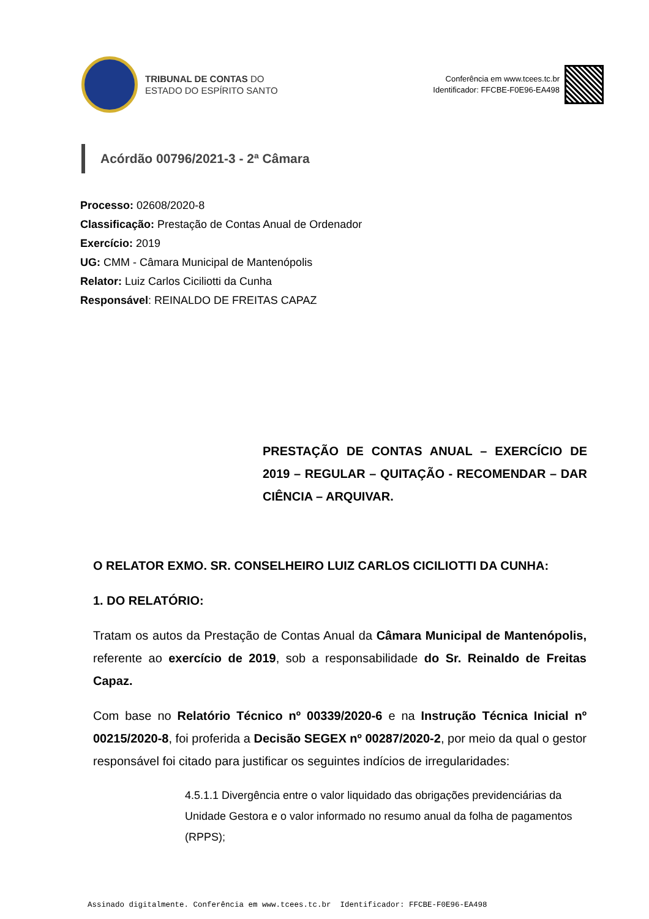TRIBUNAL DE CONTAS DO
ESTADO DO ESPÍRITO SANTO
Conferência em www.tcees.tc.br
Identificador: FFCBE-F0E96-EA498
Acórdão 00796/2021-3 - 2ª Câmara
Processo: 02608/2020-8
Classificação: Prestação de Contas Anual de Ordenador
Exercício: 2019
UG: CMM - Câmara Municipal de Mantenópolis
Relator: Luiz Carlos Ciciliotti da Cunha
Responsável: REINALDO DE FREITAS CAPAZ
PRESTAÇÃO DE CONTAS ANUAL – EXERCÍCIO DE 2019 – REGULAR – QUITAÇÃO - RECOMENDAR – DAR CIÊNCIA – ARQUIVAR.
O RELATOR EXMO. SR. CONSELHEIRO LUIZ CARLOS CICILIOTTI DA CUNHA:
1. DO RELATÓRIO:
Tratam os autos da Prestação de Contas Anual da Câmara Municipal de Mantenópolis, referente ao exercício de 2019, sob a responsabilidade do Sr. Reinaldo de Freitas Capaz.
Com base no Relatório Técnico nº 00339/2020-6 e na Instrução Técnica Inicial nº 00215/2020-8, foi proferida a Decisão SEGEX nº 00287/2020-2, por meio da qual o gestor responsável foi citado para justificar os seguintes indícios de irregularidades:
4.5.1.1 Divergência entre o valor liquidado das obrigações previdenciárias da Unidade Gestora e o valor informado no resumo anual da folha de pagamentos (RPPS);
Assinado digitalmente. Conferência em www.tcees.tc.br Identificador: FFCBE-F0E96-EA498